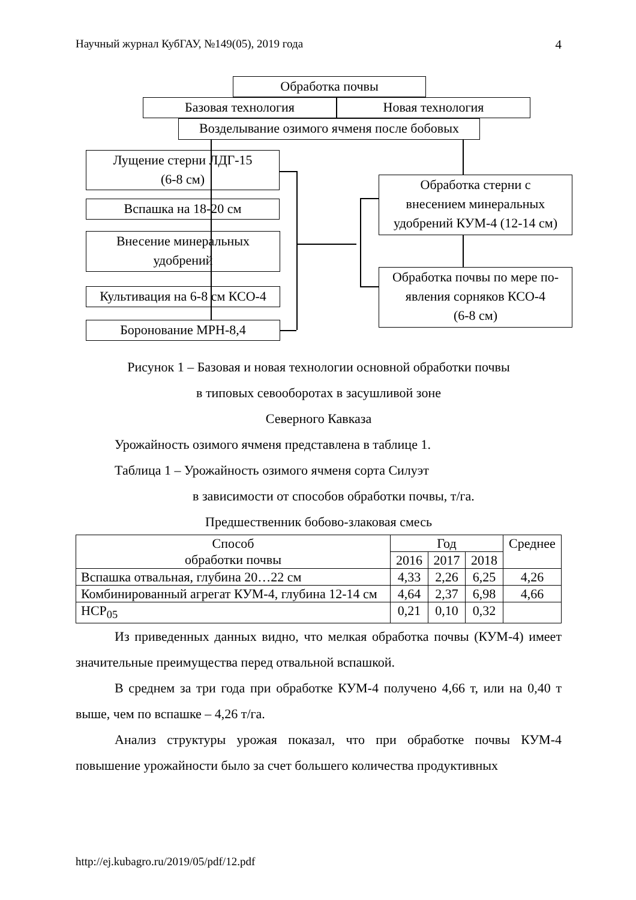Научный журнал КубГАУ, №149(05), 2019 года 4
Обработка почвы
Базовая технология Новая технология
Возделывание озимого ячменя после бобовых
Лущение стерни ЛДГ-15
(6-8 см)
Вспашка на 18-20 см
Внесение минеральных
удобрений
Культивация на 6-8 см КСО-4
Боронование МРН-8,4
Обработка стерни с
внесением минеральных
удобрений КУМ-4 (12-14 см)
Обработка почвы по мере по-
явления сорняков КСО-4
(6-8 см)
Рисунок 1 – Базовая и новая технологии основной обработки почвы
в типовых севооборотах в засушливой зоне
Северного Кавказа
Урожайность озимого ячменя представлена в таблице 1.
Таблица 1 – Урожайность озимого ячменя сорта Силуэт
в зависимости от способов обработки почвы, т/га.
Предшественник бобово-злаковая смесь
| Способ обработки почвы | Год | | | Среднее |
| --- | --- | --- | --- | --- |
| | 2016 | 2017 | 2018 | |
| Вспашка отвальная, глубина 20…22 см | 4,33 | 2,26 | 6,25 | 4,26 |
| Комбинированный агрегат КУМ-4, глубина 12-14 см | 4,64 | 2,37 | 6,98 | 4,66 |
| НСР<sub>05</sub> | 0,21 | 0,10 | 0,32 | |
Из приведенных данных видно, что мелкая обработка почвы (КУМ-4) имеет значительные преимущества перед отвальной вспашкой.
В среднем за три года при обработке КУМ-4 получено 4,66 т, или на 0,40 т выше, чем по вспашке – 4,26 т/га.
Анализ структуры урожая показал, что при обработке почвы КУМ-4 повышение урожайности было за счет большего количества продуктивных
http://ej.kubagro.ru/2019/05/pdf/12.pdf